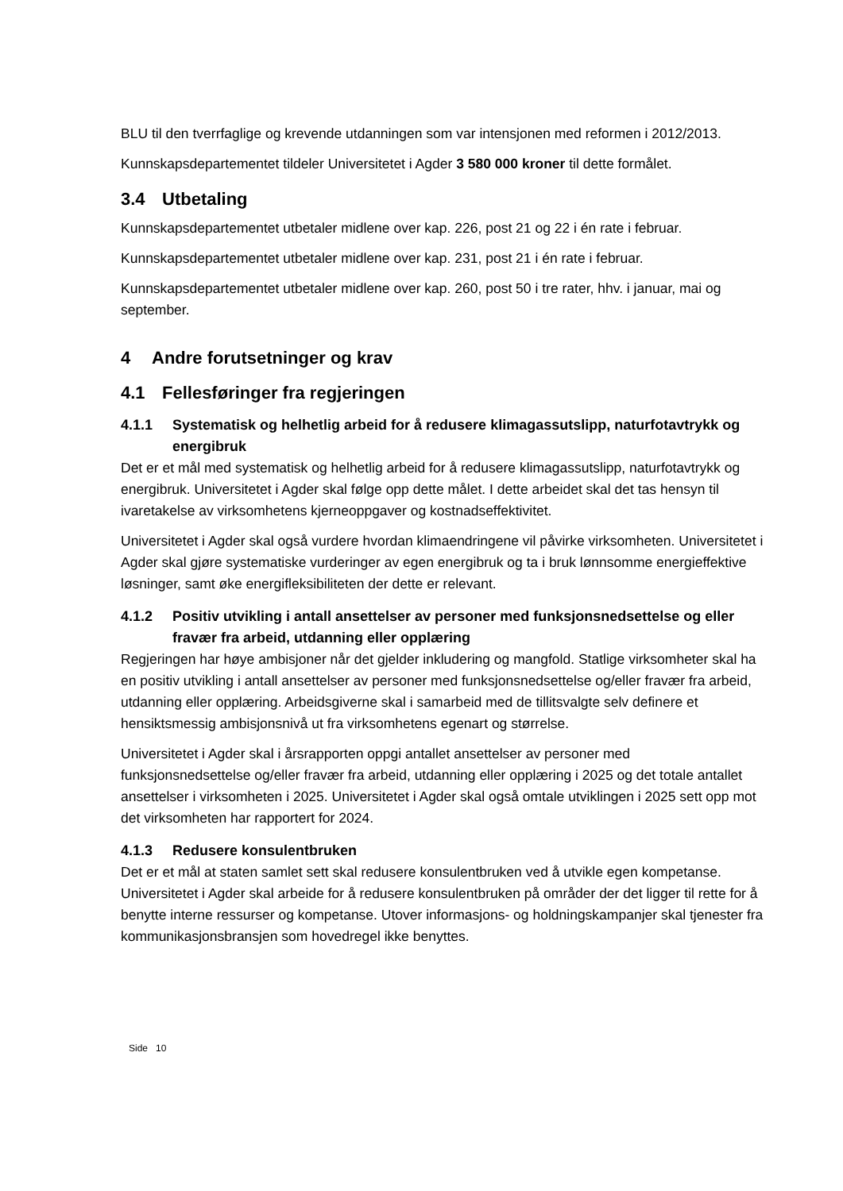BLU til den tverrfaglige og krevende utdanningen som var intensjonen med reformen i 2012/2013.
Kunnskapsdepartementet tildeler Universitetet i Agder 3 580 000 kroner til dette formålet.
3.4 Utbetaling
Kunnskapsdepartementet utbetaler midlene over kap. 226, post 21 og 22 i én rate i februar.
Kunnskapsdepartementet utbetaler midlene over kap. 231, post 21 i én rate i februar.
Kunnskapsdepartementet utbetaler midlene over kap. 260, post 50 i tre rater, hhv. i januar, mai og september.
4 Andre forutsetninger og krav
4.1 Fellesføringer fra regjeringen
4.1.1 Systematisk og helhetlig arbeid for å redusere klimagassutslipp, naturfotavtrykk og energibruk
Det er et mål med systematisk og helhetlig arbeid for å redusere klimagassutslipp, naturfotavtrykk og energibruk. Universitetet i Agder skal følge opp dette målet. I dette arbeidet skal det tas hensyn til ivaretakelse av virksomhetens kjerneoppgaver og kostnadseffektivitet.
Universitetet i Agder skal også vurdere hvordan klimaendringene vil påvirke virksomheten. Universitetet i Agder skal gjøre systematiske vurderinger av egen energibruk og ta i bruk lønnsomme energieffektive løsninger, samt øke energifleksibiliteten der dette er relevant.
4.1.2 Positiv utvikling i antall ansettelser av personer med funksjonsnedsettelse og eller fravær fra arbeid, utdanning eller opplæring
Regjeringen har høye ambisjoner når det gjelder inkludering og mangfold. Statlige virksomheter skal ha en positiv utvikling i antall ansettelser av personer med funksjonsnedsettelse og/eller fravær fra arbeid, utdanning eller opplæring. Arbeidsgiverne skal i samarbeid med de tillitsvalgte selv definere et hensiktsmessig ambisjonsnivå ut fra virksomhetens egenart og størrelse.
Universitetet i Agder skal i årsrapporten oppgi antallet ansettelser av personer med funksjonsnedsettelse og/eller fravær fra arbeid, utdanning eller opplæring i 2025 og det totale antallet ansettelser i virksomheten i 2025. Universitetet i Agder skal også omtale utviklingen i 2025 sett opp mot det virksomheten har rapportert for 2024.
4.1.3 Redusere konsulentbruken
Det er et mål at staten samlet sett skal redusere konsulentbruken ved å utvikle egen kompetanse. Universitetet i Agder skal arbeide for å redusere konsulentbruken på områder der det ligger til rette for å benytte interne ressurser og kompetanse. Utover informasjons- og holdningskampanjer skal tjenester fra kommunikasjonsbransjen som hovedregel ikke benyttes.
Side 10